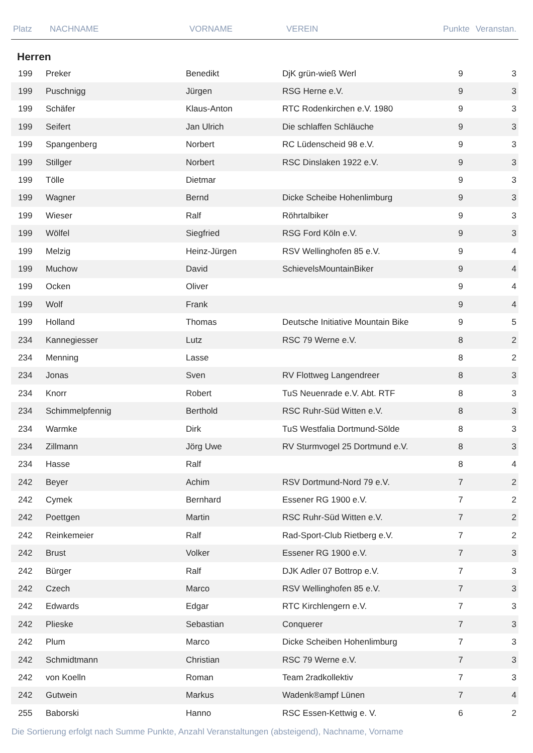| Platz | NACHNAME | VORNAME | VEREIN | Punkte | Veranstan. |
| --- | --- | --- | --- | --- | --- |
Herren
| 199 | Preker | Benedikt | DjK grün-wieß Werl | 9 | 3 |
| 199 | Puschnigg | Jürgen | RSG Herne e.V. | 9 | 3 |
| 199 | Schäfer | Klaus-Anton | RTC Rodenkirchen e.V. 1980 | 9 | 3 |
| 199 | Seifert | Jan Ulrich | Die schlaffen Schläuche | 9 | 3 |
| 199 | Spangenberg | Norbert | RC Lüdenscheid 98 e.V. | 9 | 3 |
| 199 | Stillger | Norbert | RSC Dinslaken 1922 e.V. | 9 | 3 |
| 199 | Tölle | Dietmar | | 9 | 3 |
| 199 | Wagner | Bernd | Dicke Scheibe Hohenlimburg | 9 | 3 |
| 199 | Wieser | Ralf | Röhrtalbiker | 9 | 3 |
| 199 | Wölfel | Siegfried | RSG Ford Köln e.V. | 9 | 3 |
| 199 | Melzig | Heinz-Jürgen | RSV Wellinghofen 85 e.V. | 9 | 4 |
| 199 | Muchow | David | SchievelsMountainBiker | 9 | 4 |
| 199 | Ocken | Oliver | | 9 | 4 |
| 199 | Wolf | Frank | | 9 | 4 |
| 199 | Holland | Thomas | Deutsche Initiative Mountain Bike | 9 | 5 |
| 234 | Kannegiesser | Lutz | RSC 79 Werne e.V. | 8 | 2 |
| 234 | Menning | Lasse | | 8 | 2 |
| 234 | Jonas | Sven | RV Flottweg Langendreer | 8 | 3 |
| 234 | Knorr | Robert | TuS Neuenrade e.V. Abt. RTF | 8 | 3 |
| 234 | Schimmelpfennig | Berthold | RSC Ruhr-Süd Witten e.V. | 8 | 3 |
| 234 | Warmke | Dirk | TuS Westfalia Dortmund-Sölde | 8 | 3 |
| 234 | Zillmann | Jörg Uwe | RV Sturmvogel 25 Dortmund e.V. | 8 | 3 |
| 234 | Hasse | Ralf | | 8 | 4 |
| 242 | Beyer | Achim | RSV Dortmund-Nord 79 e.V. | 7 | 2 |
| 242 | Cymek | Bernhard | Essener RG 1900 e.V. | 7 | 2 |
| 242 | Poettgen | Martin | RSC Ruhr-Süd Witten e.V. | 7 | 2 |
| 242 | Reinkemeier | Ralf | Rad-Sport-Club Rietberg e.V. | 7 | 2 |
| 242 | Brust | Volker | Essener RG 1900 e.V. | 7 | 3 |
| 242 | Bürger | Ralf | DJK Adler 07 Bottrop e.V. | 7 | 3 |
| 242 | Czech | Marco | RSV Wellinghofen 85 e.V. | 7 | 3 |
| 242 | Edwards | Edgar | RTC Kirchlengern e.V. | 7 | 3 |
| 242 | Plieske | Sebastian | Conquerer | 7 | 3 |
| 242 | Plum | Marco | Dicke Scheiben Hohenlimburg | 7 | 3 |
| 242 | Schmidtmann | Christian | RSC 79 Werne e.V. | 7 | 3 |
| 242 | von Koelln | Roman | Team 2radkollektiv | 7 | 3 |
| 242 | Gutwein | Markus | Wadenk®ampf Lünen | 7 | 4 |
| 255 | Baborski | Hanno | RSC Essen-Kettwig e. V. | 6 | 2 |
Die Sortierung erfolgt nach Summe Punkte, Anzahl Veranstaltungen (absteigend), Nachname, Vorname